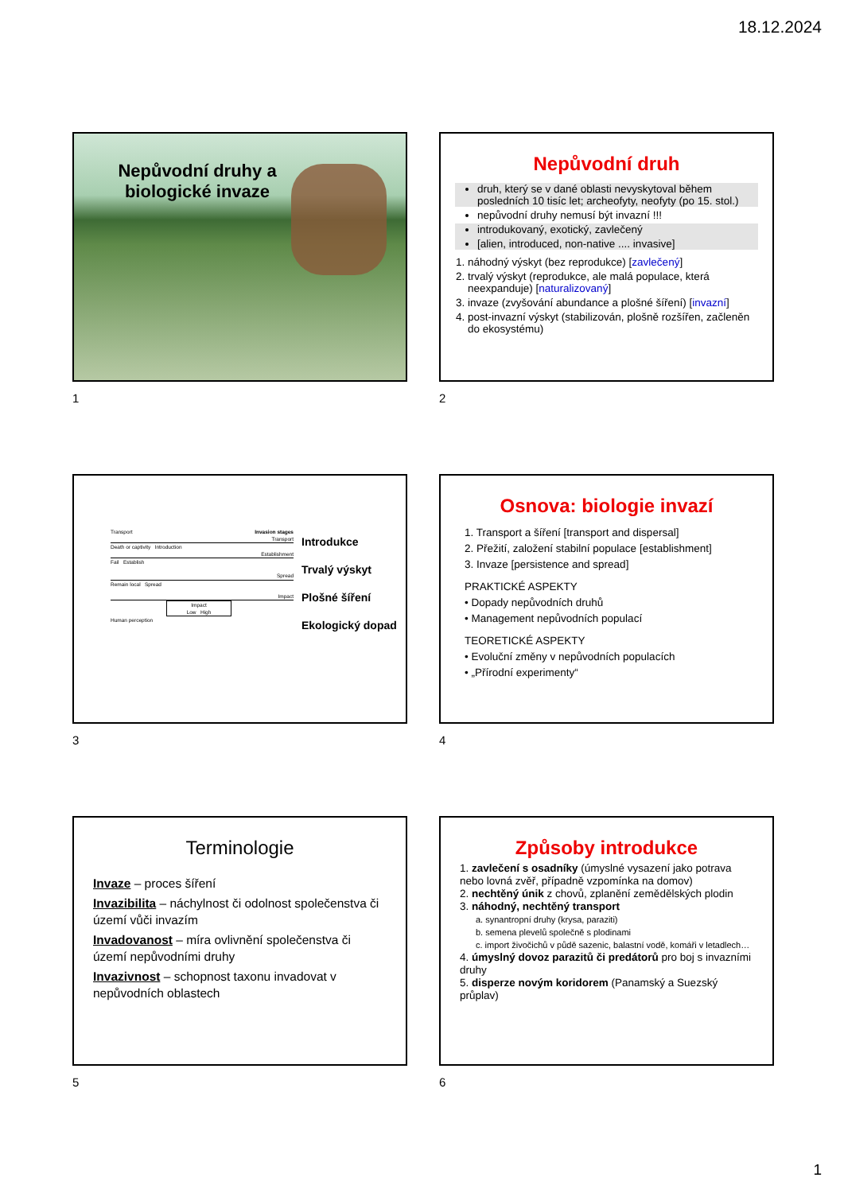18.12.2024
Nepůvodní druhy a biologické invaze
1
Nepůvodní druh
druh, který se v dané oblasti nevyskytoval během posledních 10 tisíc let; archeofyty, neofyty (po 15. stol.)
nepůvodní druhy nemusí být invazní !!!
introdukovaný, exotický, zavlečený
[alien, introduced, non-native .... invasive]
1. náhodný výskyt (bez reprodukce) [zavlečený]
2. trvalý výskyt (reprodukce, ale malá populace, která neexpanduje) [naturalizovaný]
3. invaze (zvyšování abundance a plošné šíření) [invazní]
4. post-invazní výskyt (stabilizován, plošně rozšířen, začleněn do ekosystému)
2
Transport Invasion stages
Transport
Death or captivity Introduction
Establishment
Fail Establish
Spread
Remain local Spread
Impact
Impact
Low High
Human perception
Introdukce
Trvalý výskyt
Plošné šíření
Ekologický dopad
3
Osnova: biologie invazí
1. Transport a šíření [transport and dispersal]
2. Přežití, založení stabilní populace [establishment]
3. Invaze [persistence and spread]
PRAKTICKÉ ASPEKTY
• Dopady nepůvodních druhů
• Management nepůvodních populací
TEORETICKÉ ASPEKTY
• Evoluční změny v nepůvodních populacích
• „Přírodní experimenty“
4
Terminologie
Invaze – proces šíření
Invazibilita – náchylnost či odolnost společenstva či území vůči invazím
Invadovanost – míra ovlivnění společenstva či území nepůvodními druhy
Invazivnost – schopnost taxonu invadovat v nepůvodních oblastech
5
Způsoby introdukce
1. zavlečení s osadníky (úmyslné vysazení jako potrava nebo lovná zvěř, případně vzpomínka na domov)
2. nechtěný únik z chovů, zplanění zemědělských plodin
3. náhodný, nechtěný transport
a. synantropní druhy (krysa, paraziti)
b. semena plevelů společně s plodinami
c. import živočichů v půdě sazenic, balastní vodě, komáři v letadlech…
4. úmyslný dovoz parazitů či predátorů pro boj s invazními druhy
5. disperze novým koridorem (Panamský a Suezský průplav)
6
1